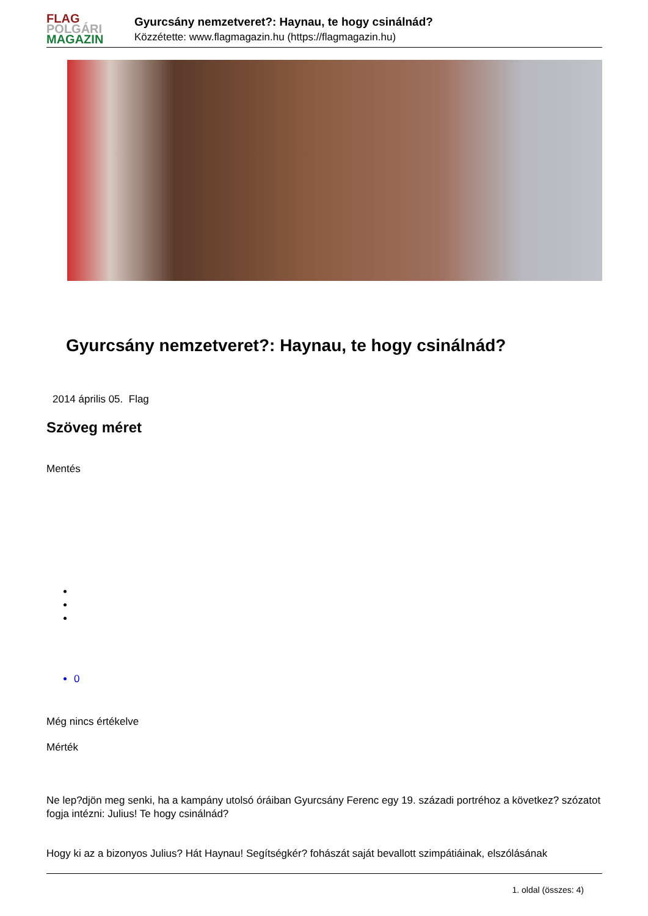FLAG
POLGÁRI
MAGAZIN
Gyurcsány nemzetveret?: Haynau, te hogy csinálnád?
Közzétette: www.flagmagazin.hu (https://flagmagazin.hu)
Gyurcsány nemzetveret?: Haynau, te hogy csinálnád?
2014 április 05. Flag
Szöveg méret
Mentés
0
Még nincs értékelve
Mérték
Ne lep?djön meg senki, ha a kampány utolsó óráiban Gyurcsány Ferenc egy 19. századi portréhoz a következ? szózatot fogja intézni: Julius! Te hogy csinálnád?
Hogy ki az a bizonyos Julius? Hát Haynau! Segítségkér? fohászát saját bevallott szimpátiáinak, elszólásának
1. oldal (összes: 4)